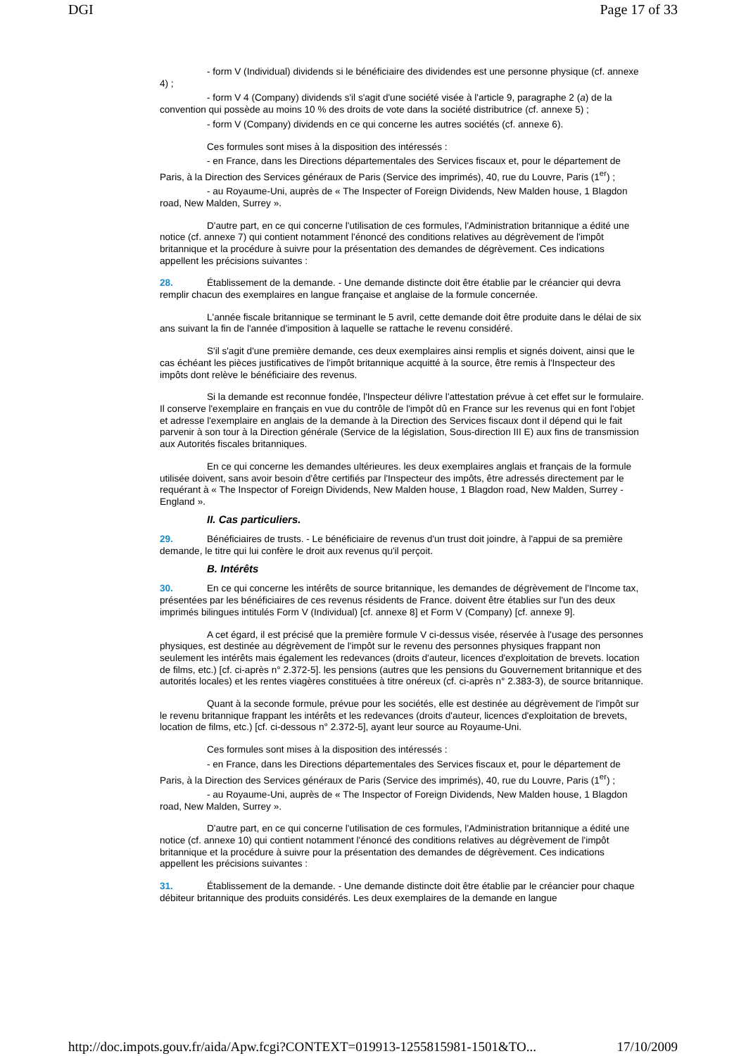DGI Page 17 of 33
- form V (Individual) dividends si le bénéficiaire des dividendes est une personne physique (cf. annexe 4) ;
- form V 4 (Company) dividends s'il s'agit d'une société visée à l'article 9, paragraphe 2 (a) de la convention qui possède au moins 10 % des droits de vote dans la société distributrice (cf. annexe 5) ;
- form V (Company) dividends en ce qui concerne les autres sociétés (cf. annexe 6).
Ces formules sont mises à la disposition des intéressés :
- en France, dans les Directions départementales des Services fiscaux et, pour le département de Paris, à la Direction des Services généraux de Paris (Service des imprimés), 40, rue du Louvre, Paris (1<sup>er</sup>) ;
- au Royaume-Uni, auprès de « The Inspecter of Foreign Dividends, New Malden house, 1 Blagdon road, New Malden, Surrey ».
D'autre part, en ce qui concerne l'utilisation de ces formules, l'Administration britannique a édité une notice (cf. annexe 7) qui contient notamment l'énoncé des conditions relatives au dégrèvement de l'impôt britannique et la procédure à suivre pour la présentation des demandes de dégrèvement. Ces indications appellent les précisions suivantes :
28. Établissement de la demande. - Une demande distincte doit être établie par le créancier qui devra remplir chacun des exemplaires en langue française et anglaise de la formule concernée.
L'année fiscale britannique se terminant le 5 avril, cette demande doit être produite dans le délai de six ans suivant la fin de l'année d'imposition à laquelle se rattache le revenu considéré.
S'il s'agit d'une première demande, ces deux exemplaires ainsi remplis et signés doivent, ainsi que le cas échéant les pièces justificatives de l'impôt britannique acquitté à la source, être remis à l'Inspecteur des impôts dont relève le bénéficiaire des revenus.
Si la demande est reconnue fondée, l'Inspecteur délivre l'attestation prévue à cet effet sur le formulaire. Il conserve l'exemplaire en français en vue du contrôle de l'impôt dû en France sur les revenus qui en font l'objet et adresse l'exemplaire en anglais de la demande à la Direction des Services fiscaux dont il dépend qui le fait parvenir à son tour à la Direction générale (Service de la législation, Sous-direction III E) aux fins de transmission aux Autorités fiscales britanniques.
En ce qui concerne les demandes ultérieures. les deux exemplaires anglais et français de la formule utilisée doivent, sans avoir besoin d'être certifiés par l'Inspecteur des impôts, être adressés directement par le requérant à « The Inspector of Foreign Dividends, New Malden house, 1 Blagdon road, New Malden, Surrey - England ».
II. Cas particuliers.
29. Bénéficiaires de trusts. - Le bénéficiaire de revenus d'un trust doit joindre, à l'appui de sa première demande, le titre qui lui confère le droit aux revenus qu'il perçoit.
B. Intérêts
30. En ce qui concerne les intérêts de source britannique, les demandes de dégrèvement de l'Income tax, présentées par les bénéficiaires de ces revenus résidents de France. doivent être établies sur l'un des deux imprimés bilingues intitulés Form V (Individual) [cf. annexe 8] et Form V (Company) [cf. annexe 9].
A cet égard, il est précisé que la première formule V ci-dessus visée, réservée à l'usage des personnes physiques, est destinée au dégrèvement de l'impôt sur le revenu des personnes physiques frappant non seulement les intérêts mais également les redevances (droits d'auteur, licences d'exploitation de brevets. location de films, etc.) [cf. ci-après n° 2.372-5]. les pensions (autres que les pensions du Gouvernement britannique et des autorités locales) et les rentes viagères constituées à titre onéreux (cf. ci-après n° 2.383-3), de source britannique.
Quant à la seconde formule, prévue pour les sociétés, elle est destinée au dégrèvement de l'impôt sur le revenu britannique frappant les intérêts et les redevances (droits d'auteur, licences d'exploitation de brevets, location de films, etc.) [cf. ci-dessous n° 2.372-5], ayant leur source au Royaume-Uni.
Ces formules sont mises à la disposition des intéressés :
- en France, dans les Directions départementales des Services fiscaux et, pour le département de Paris, à la Direction des Services généraux de Paris (Service des imprimés), 40, rue du Louvre, Paris (1<sup>er</sup>) ;
- au Royaume-Uni, auprès de « The Inspector of Foreign Dividends, New Malden house, 1 Blagdon road, New Malden, Surrey ».
D'autre part, en ce qui concerne l'utilisation de ces formules, l'Administration britannique a édité une notice (cf. annexe 10) qui contient notamment l'énoncé des conditions relatives au dégrèvement de l'impôt britannique et la procédure à suivre pour la présentation des demandes de dégrèvement. Ces indications appellent les précisions suivantes :
31. Établissement de la demande. - Une demande distincte doit être établie par le créancier pour chaque débiteur britannique des produits considérés. Les deux exemplaires de la demande en langue
http://doc.impots.gouv.fr/aida/Apw.fcgi?CONTEXT=019913-1255815981-1501&TO... 17/10/2009